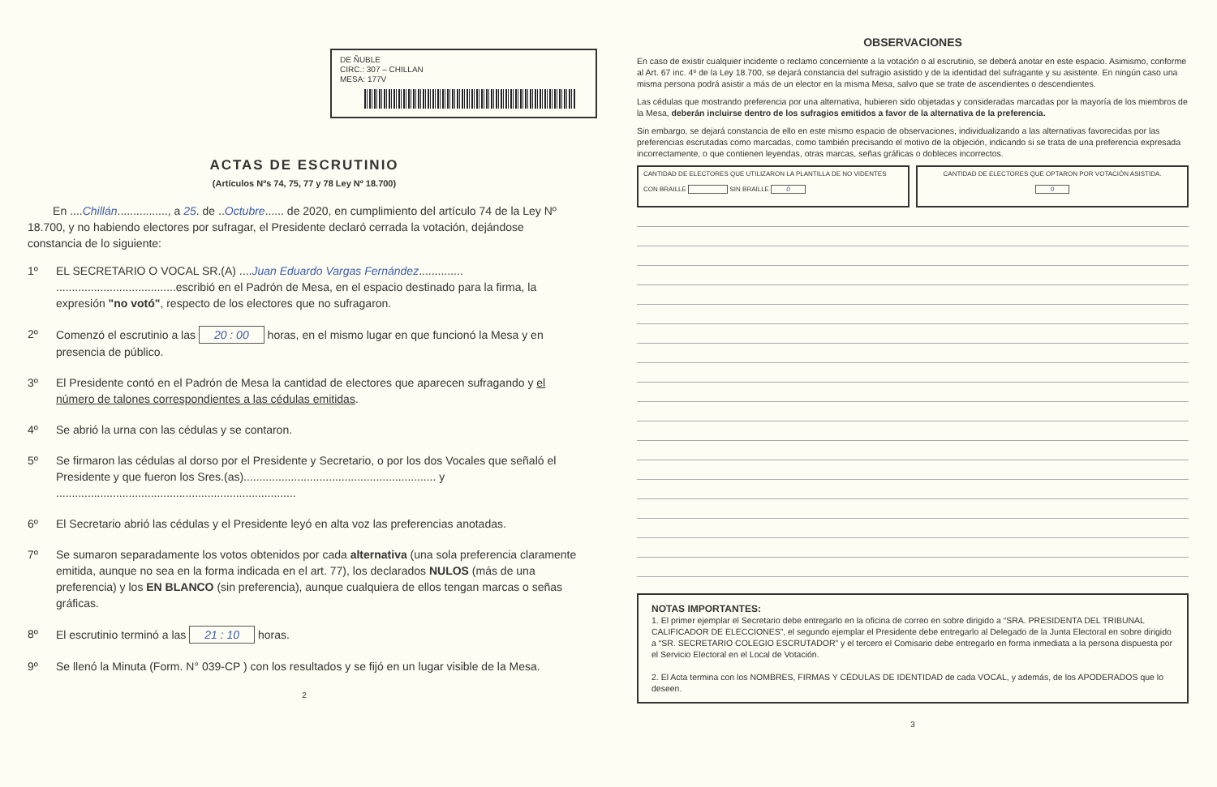DE ÑUBLE
CIRC.: 307 – CHILLAN
MESA: 177V
ACTAS DE ESCRUTINIO
(Artículos Nºs 74, 75, 77 y 78 Ley Nº 18.700)
En ....Chillán................, a 25. de ..Octubre...... de 2020, en cumplimiento del artículo 74 de la Ley Nº 18.700, y no habiendo electores por sufragar, el Presidente declaró cerrada la votación, dejándose constancia de lo siguiente:
1º EL SECRETARIO O VOCAL SR.(A) ....Juan Eduardo Vargas Fernández.............. ......................................escribió en el Padrón de Mesa, en el espacio destinado para la firma, la expresión "no votó", respecto de los electores que no sufragaron.
2º Comenzó el escrutinio a las 20 : 00 horas, en el mismo lugar en que funcionó la Mesa y en presencia de público.
3º El Presidente contó en el Padrón de Mesa la cantidad de electores que aparecen sufragando y el número de talones correspondientes a las cédulas emitidas.
4º Se abrió la urna con las cédulas y se contaron.
5º Se firmaron las cédulas al dorso por el Presidente y Secretario, o por los dos Vocales que señaló el Presidente y que fueron los Sres.(as)............................................................. y ............................................................................
6º El Secretario abrió las cédulas y el Presidente leyó en alta voz las preferencias anotadas.
7º Se sumaron separadamente los votos obtenidos por cada alternativa (una sola preferencia claramente emitida, aunque no sea en la forma indicada en el art. 77), los declarados NULOS (más de una preferencia) y los EN BLANCO (sin preferencia), aunque cualquiera de ellos tengan marcas o señas gráficas.
8º El escrutinio terminó a las 21 : 10 horas.
9º Se llenó la Minuta (Form. N° 039-CP ) con los resultados y se fijó en un lugar visible de la Mesa.
2
OBSERVACIONES
En caso de existir cualquier incidente o reclamo concerniente a la votación o al escrutinio, se deberá anotar en este espacio. Asimismo, conforme al Art. 67 inc. 4º de la Ley 18.700, se dejará constancia del sufragio asistido y de la identidad del sufragante y su asistente. En ningún caso una misma persona podrá asistir a más de un elector en la misma Mesa, salvo que se trate de ascendientes o descendientes.
Las cédulas que mostrando preferencia por una alternativa, hubieren sido objetadas y consideradas marcadas por la mayoría de los miembros de la Mesa, deberán incluirse dentro de los sufragios emitidos a favor de la alternativa de la preferencia.
Sin embargo, se dejará constancia de ello en este mismo espacio de observaciones, individualizando a las alternativas favorecidas por las preferencias escrutadas como marcadas, como también precisando el motivo de la objeción, indicando si se trata de una preferencia expresada incorrectamente, o que contienen leyendas, otras marcas, señas gráficas o dobleces incorrectos.
CANTIDAD DE ELECTORES QUE UTILIZARON LA PLANTILLA DE NO VIDENTES
CON BRAILLE SIN BRAILLE 0
CANTIDAD DE ELECTORES QUE OPTARON POR VOTACIÓN ASISTIDA.
0
NOTAS IMPORTANTES:
1. El primer ejemplar el Secretario debe entregarlo en la oficina de correo en sobre dirigido a “SRA. PRESIDENTA DEL TRIBUNAL CALIFICADOR DE ELECCIONES”, el segundo ejemplar el Presidente debe entregarlo al Delegado de la Junta Electoral en sobre dirigido a “SR. SECRETARIO COLEGIO ESCRUTADOR” y el tercero el Comisario debe entregarlo en forma inmediata a la persona dispuesta por el Servicio Electoral en el Local de Votación.
2. El Acta termina con los NOMBRES, FIRMAS Y CÉDULAS DE IDENTIDAD de cada VOCAL, y además, de los APODERADOS que lo deseen.
3